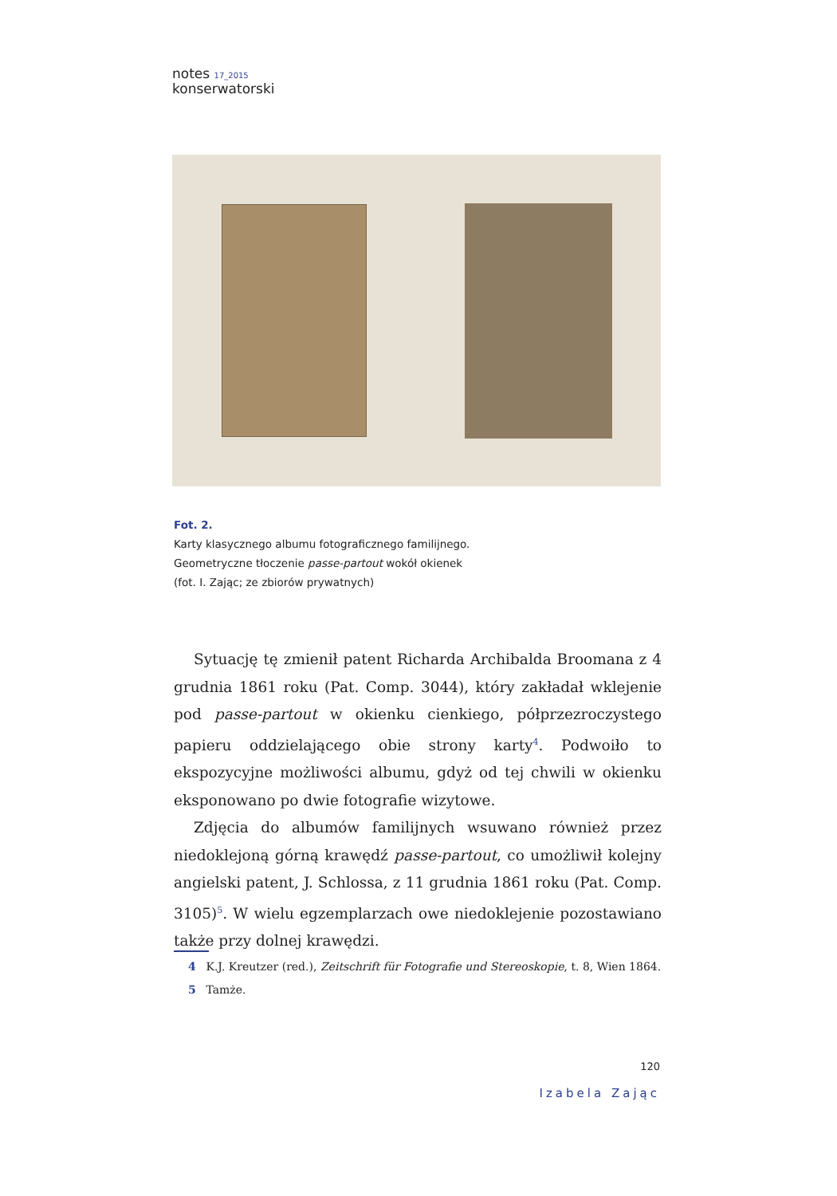notes 17_2015
konserwatorski
Fot. 2.
Karty klasycznego albumu fotograficznego familijnego.
Geometryczne tłoczenie passe-partout wokół okienek
(fot. I. Zając; ze zbiorów prywatnych)
Sytuację tę zmienił patent Richarda Archibalda Broomana z 4 grudnia 1861 roku (Pat. Comp. 3044), który zakładał wklejenie pod passe-partout w okienku cienkiego, półprzezroczystego papieru oddzielającego obie strony karty<sup>4</sup>. Podwoiło to ekspozycyjne możliwości albumu, gdyż od tej chwili w okienku eksponowano po dwie fotografie wizytowe.
Zdjęcia do albumów familijnych wsuwano również przez niedoklejoną górną krawędź passe-partout, co umożliwił kolejny angielski patent, J. Schlossa, z 11 grudnia 1861 roku (Pat. Comp. 3105)<sup>5</sup>. W wielu egzemplarzach owe niedoklejenie pozostawiano także przy dolnej krawędzi.
4 K.J. Kreutzer (red.), Zeitschrift für Fotografie und Stereoskopie, t. 8, Wien 1864.
5 Tamże.
120
Izabela Zając